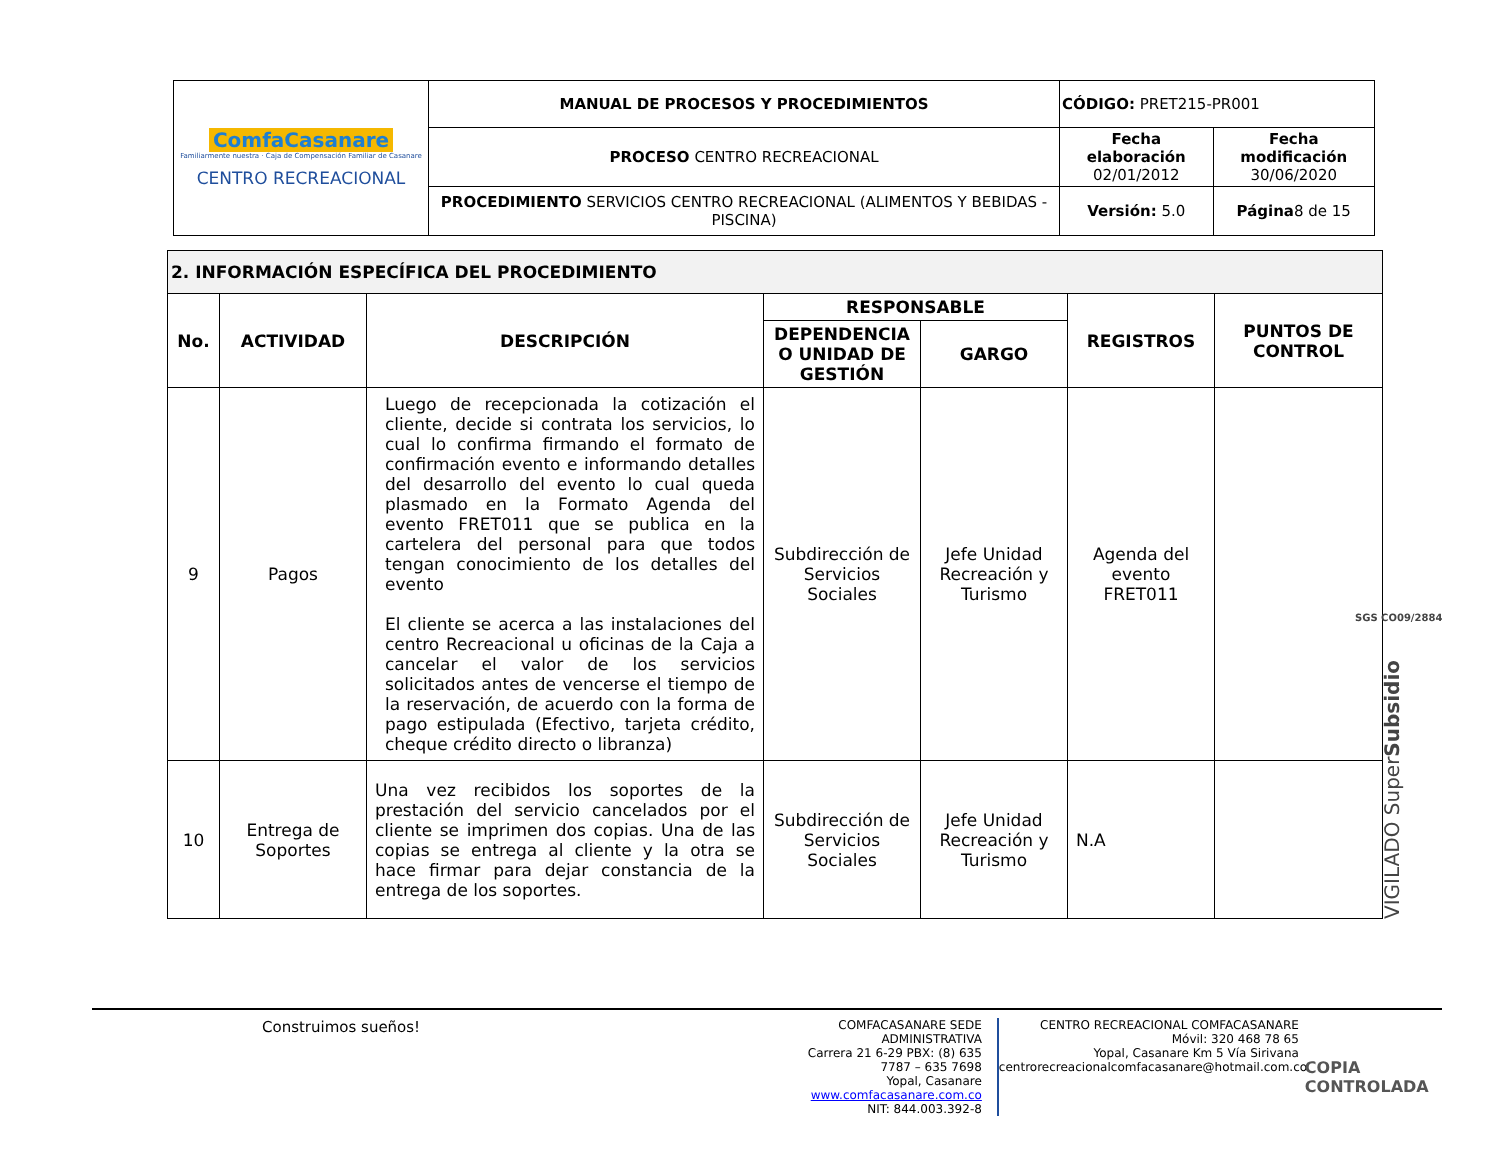| ComfaCasanare Familiarmente nuestra · Caja de Compensación Familiar de Casanare CENTRO RECREACIONAL | MANUAL DE PROCESOS Y PROCEDIMIENTOS | CÓDIGO: PRET215-PR001 | |
| | PROCESO CENTRO RECREACIONAL | Fecha elaboración 02/01/2012 | Fecha modificación 30/06/2020 |
| | PROCEDIMIENTO SERVICIOS CENTRO RECREACIONAL (ALIMENTOS Y BEBIDAS - PISCINA) | Versión: 5.0 | Página 8 de 15 |
| 2. INFORMACIÓN ESPECÍFICA DEL PROCEDIMIENTO | | | | | | |
| --- | --- | --- | --- | --- | --- | --- |
| No. | ACTIVIDAD | DESCRIPCIÓN | RESPONSABLE | | REGISTROS | PUNTOS DE CONTROL |
| | | | DEPENDENCIA O UNIDAD DE GESTIÓN | GARGO | | |
| 9 | Pagos | Luego de recepcionada la cotización el cliente, decide si contrata los servicios, lo cual lo confirma firmando el formato de confirmación evento e informando detalles del desarrollo del evento lo cual queda plasmado en la Formato Agenda del evento FRET011 que se publica en la cartelera del personal para que todos tengan conocimiento de los detalles del evento El cliente se acerca a las instalaciones del centro Recreacional u oficinas de la Caja a cancelar el valor de los servicios solicitados antes de vencerse el tiempo de la reservación, de acuerdo con la forma de pago estipulada (Efectivo, tarjeta crédito, cheque crédito directo o libranza) | Subdirección de Servicios Sociales | Jefe Unidad Recreación y Turismo | Agenda del evento FRET011 | |
| 10 | Entrega de Soportes | Una vez recibidos los soportes de la prestación del servicio cancelados por el cliente se imprimen dos copias. Una de las copias se entrega al cliente y la otra se hace firmar para dejar constancia de la entrega de los soportes. | Subdirección de Servicios Sociales | Jefe Unidad Recreación y Turismo | N.A | |
VIGILADO SuperSubsidio
SGS CO09/2884
Construimos sueños!
COMFACASANARE SEDE ADMINISTRATIVA
Carrera 21 6-29 PBX: (8) 635 7787 – 635 7698
Yopal, Casanare www.comfacasanare.com.co
NIT: 844.003.392-8
CENTRO RECREACIONAL COMFACASANARE
Móvil: 320 468 78 65
Yopal, Casanare Km 5 Vía Sirivana
centrorecreacionalcomfacasanare@hotmail.com.co
COPIA CONTROLADA